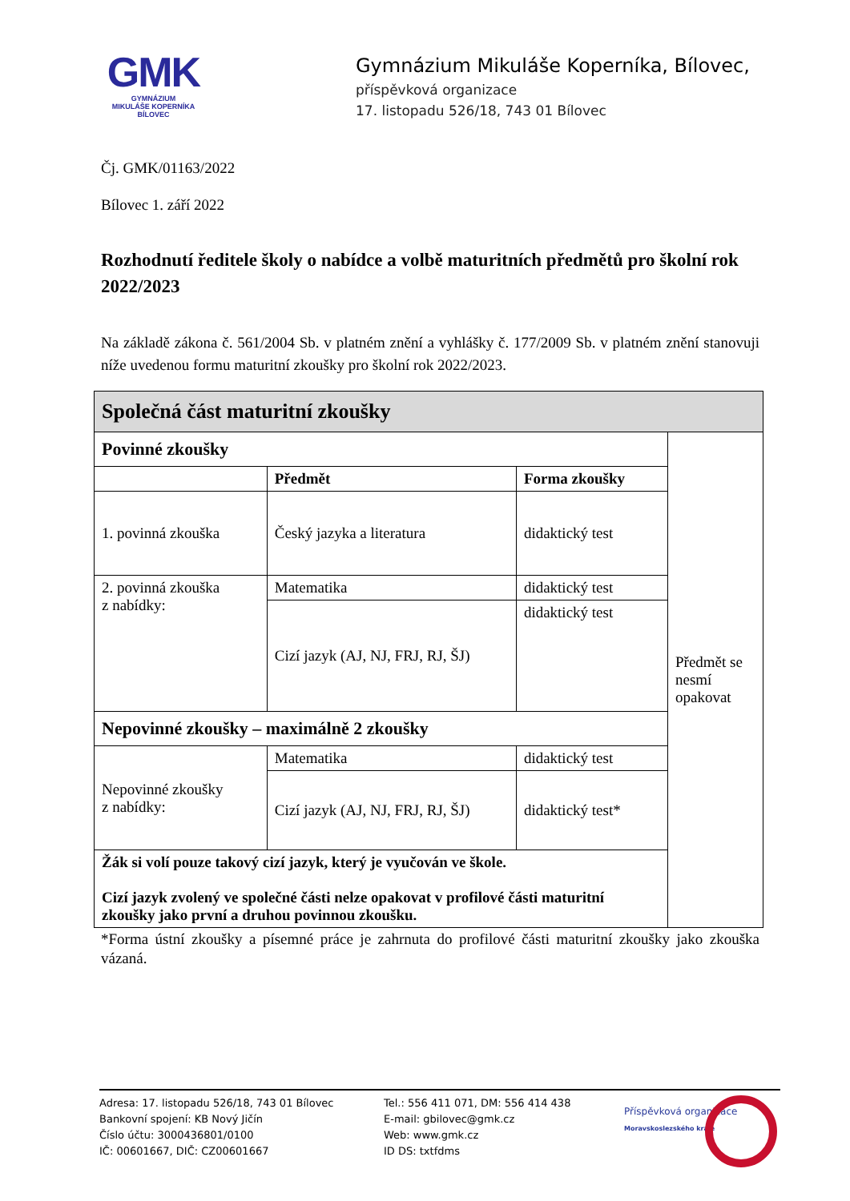GMK
GYMNÁZIUM
MIKULÁŠE KOPERNÍKA
BÍLOVEC
Gymnázium Mikuláše Koperníka, Bílovec,
příspěvková organizace
17. listopadu 526/18, 743 01 Bílovec
Čj. GMK/01163/2022
Bílovec 1. září 2022
Rozhodnutí ředitele školy o nabídce a volbě maturitních předmětů pro školní rok 2022/2023
Na základě zákona č. 561/2004 Sb. v platném znění a vyhlášky č. 177/2009 Sb. v platném znění stanovuji níže uvedenou formu maturitní zkoušky pro školní rok 2022/2023.
| Společná část maturitní zkoušky | | | |
| Povinné zkoušky | | | Předmět se nesmí opakovat |
| | Předmět | Forma zkoušky | |
| 1. povinná zkouška | Český jazyka a literatura | didaktický test | |
| 2. povinná zkouška z nabídky: | Matematika | didaktický test | |
| | Cizí jazyk (AJ, NJ, FRJ, RJ, ŠJ) | didaktický test | |
| Nepovinné zkoušky – maximálně 2 zkoušky | | | |
| Nepovinné zkoušky z nabídky: | Matematika | didaktický test | |
| | Cizí jazyk (AJ, NJ, FRJ, RJ, ŠJ) | didaktický test* | |
| Žák si volí pouze takový cizí jazyk, který je vyučován ve škole. Cizí jazyk zvolený ve společné části nelze opakovat v profilové části maturitní zkoušky jako první a druhou povinnou zkoušku. | | | |
*Forma ústní zkoušky a písemné práce je zahrnuta do profilové části maturitní zkoušky jako zkouška vázaná.
Adresa: 17. listopadu 526/18, 743 01 Bílovec
Bankovní spojení: KB Nový Jičín
Číslo účtu: 3000436801/0100
IČ: 00601667, DIČ: CZ00601667
Tel.: 556 411 071, DM: 556 414 438
E-mail: gbilovec@gmk.cz
Web: www.gmk.cz
ID DS: txtfdms
Příspěvková organizace
Moravskoslezského kraje